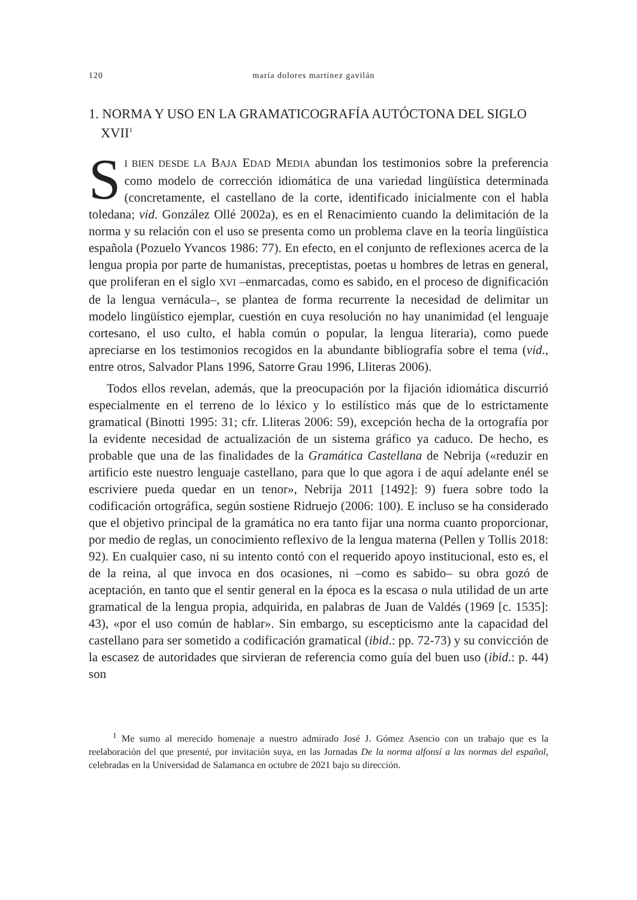120 maría dolores martínez gavilán
1. NORMA Y USO EN LA GRAMATICOGRAFÍA AUTÓCTONA DEL SIGLO XVII<sup>1</sup>
SI BIEN DESDE LA BAJA EDAD MEDIA abundan los testimonios sobre la preferencia como modelo de corrección idiomática de una variedad lingüística determinada (concretamente, el castellano de la corte, identificado inicialmente con el habla toledana; vid. González Ollé 2002a), es en el Renacimiento cuando la delimitación de la norma y su relación con el uso se presenta como un problema clave en la teoría lingüística española (Pozuelo Yvancos 1986: 77). En efecto, en el conjunto de reflexiones acerca de la lengua propia por parte de humanistas, preceptistas, poetas u hombres de letras en general, que proliferan en el siglo XVI –enmarcadas, como es sabido, en el proceso de dignificación de la lengua vernácula–, se plantea de forma recurrente la necesidad de delimitar un modelo lingüístico ejemplar, cuestión en cuya resolución no hay unanimidad (el lenguaje cortesano, el uso culto, el habla común o popular, la lengua literaria), como puede apreciarse en los testimonios recogidos en la abundante bibliografía sobre el tema (vid., entre otros, Salvador Plans 1996, Satorre Grau 1996, Lliteras 2006).
Todos ellos revelan, además, que la preocupación por la fijación idiomática discurrió especialmente en el terreno de lo léxico y lo estilístico más que de lo estrictamente gramatical (Binotti 1995: 31; cfr. Lliteras 2006: 59), excepción hecha de la ortografía por la evidente necesidad de actualización de un sistema gráfico ya caduco. De hecho, es probable que una de las finalidades de la Gramática Castellana de Nebrija («reduzir en artificio este nuestro lenguaje castellano, para que lo que agora i de aquí adelante enél se escriviere pueda quedar en un tenor», Nebrija 2011 [1492]: 9) fuera sobre todo la codificación ortográfica, según sostiene Ridruejo (2006: 100). E incluso se ha considerado que el objetivo principal de la gramática no era tanto fijar una norma cuanto proporcionar, por medio de reglas, un conocimiento reflexivo de la lengua materna (Pellen y Tollis 2018: 92). En cualquier caso, ni su intento contó con el requerido apoyo institucional, esto es, el de la reina, al que invoca en dos ocasiones, ni –como es sabido– su obra gozó de aceptación, en tanto que el sentir general en la época es la escasa o nula utilidad de un arte gramatical de la lengua propia, adquirida, en palabras de Juan de Valdés (1969 [c. 1535]: 43), «por el uso común de hablar». Sin embargo, su escepticismo ante la capacidad del castellano para ser sometido a codificación gramatical (ibid.: pp. 72-73) y su convicción de la escasez de autoridades que sirvieran de referencia como guía del buen uso (ibid.: p. 44) son
<sup>1</sup> Me sumo al merecido homenaje a nuestro admirado José J. Gómez Asencio con un trabajo que es la reelaboración del que presenté, por invitación suya, en las Jornadas De la norma alfonsí a las normas del español, celebradas en la Universidad de Salamanca en octubre de 2021 bajo su dirección.